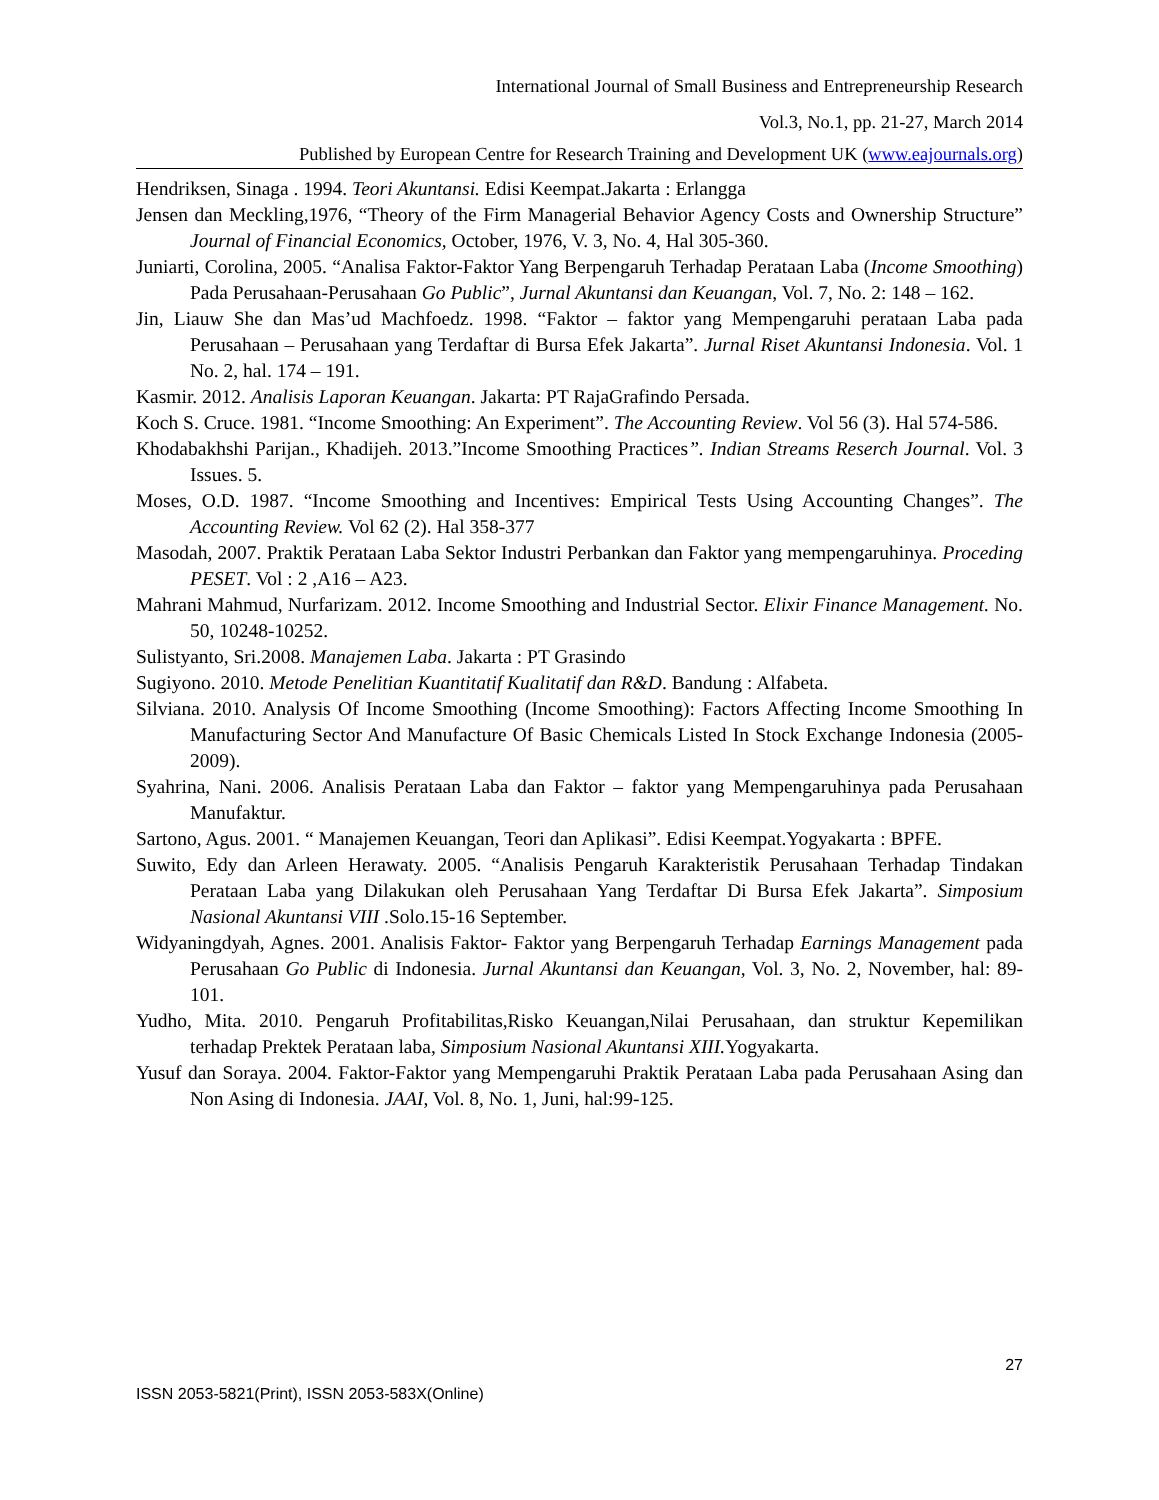International Journal of Small Business and Entrepreneurship Research
Vol.3, No.1, pp. 21-27, March 2014
Published by European Centre for Research Training and Development UK (www.eajournals.org)
Hendriksen, Sinaga . 1994. Teori Akuntansi. Edisi Keempat.Jakarta : Erlangga
Jensen dan Meckling,1976, “Theory of the Firm Managerial Behavior Agency Costs and Ownership Structure” Journal of Financial Economics, October, 1976, V. 3, No. 4, Hal 305-360.
Juniarti, Corolina, 2005. “Analisa Faktor-Faktor Yang Berpengaruh Terhadap Perataan Laba (Income Smoothing) Pada Perusahaan-Perusahaan Go Public”, Jurnal Akuntansi dan Keuangan, Vol. 7, No. 2: 148 – 162.
Jin, Liauw She dan Mas’ud Machfoedz. 1998. “Faktor – faktor yang Mempengaruhi perataan Laba pada Perusahaan – Perusahaan yang Terdaftar di Bursa Efek Jakarta”. Jurnal Riset Akuntansi Indonesia. Vol. 1 No. 2, hal. 174 – 191.
Kasmir. 2012. Analisis Laporan Keuangan. Jakarta: PT RajaGrafindo Persada.
Koch S. Cruce. 1981. “Income Smoothing: An Experiment”. The Accounting Review. Vol 56 (3). Hal 574-586.
Khodabakhshi Parijan., Khadijeh. 2013.”Income Smoothing Practices”. Indian Streams Reserch Journal. Vol. 3 Issues. 5.
Moses, O.D. 1987. “Income Smoothing and Incentives: Empirical Tests Using Accounting Changes”. The Accounting Review. Vol 62 (2). Hal 358-377
Masodah, 2007. Praktik Perataan Laba Sektor Industri Perbankan dan Faktor yang mempengaruhinya. Proceding PESET. Vol : 2 ,A16 – A23.
Mahrani Mahmud, Nurfarizam. 2012. Income Smoothing and Industrial Sector. Elixir Finance Management. No. 50, 10248-10252.
Sulistyanto, Sri.2008. Manajemen Laba. Jakarta : PT Grasindo
Sugiyono. 2010. Metode Penelitian Kuantitatif Kualitatif dan R&D. Bandung : Alfabeta.
Silviana. 2010. Analysis Of Income Smoothing (Income Smoothing): Factors Affecting Income Smoothing In Manufacturing Sector And Manufacture Of Basic Chemicals Listed In Stock Exchange Indonesia (2005- 2009).
Syahrina, Nani. 2006. Analisis Perataan Laba dan Faktor – faktor yang Mempengaruhinya pada Perusahaan Manufaktur.
Sartono, Agus. 2001. “ Manajemen Keuangan, Teori dan Aplikasi”. Edisi Keempat.Yogyakarta : BPFE.
Suwito, Edy dan Arleen Herawaty. 2005. “Analisis Pengaruh Karakteristik Perusahaan Terhadap Tindakan Perataan Laba yang Dilakukan oleh Perusahaan Yang Terdaftar Di Bursa Efek Jakarta”. Simposium Nasional Akuntansi VIII .Solo.15-16 September.
Widyaningdyah, Agnes. 2001. Analisis Faktor- Faktor yang Berpengaruh Terhadap Earnings Management pada Perusahaan Go Public di Indonesia. Jurnal Akuntansi dan Keuangan, Vol. 3, No. 2, November, hal: 89-101.
Yudho, Mita. 2010. Pengaruh Profitabilitas,Risko Keuangan,Nilai Perusahaan, dan struktur Kepemilikan terhadap Prektek Perataan laba, Simposium Nasional Akuntansi XIII. Yogyakarta.
Yusuf dan Soraya. 2004. Faktor-Faktor yang Mempengaruhi Praktik Perataan Laba pada Perusahaan Asing dan Non Asing di Indonesia. JAAI, Vol. 8, No. 1, Juni, hal:99-125.
27
ISSN 2053-5821(Print), ISSN 2053-583X(Online)